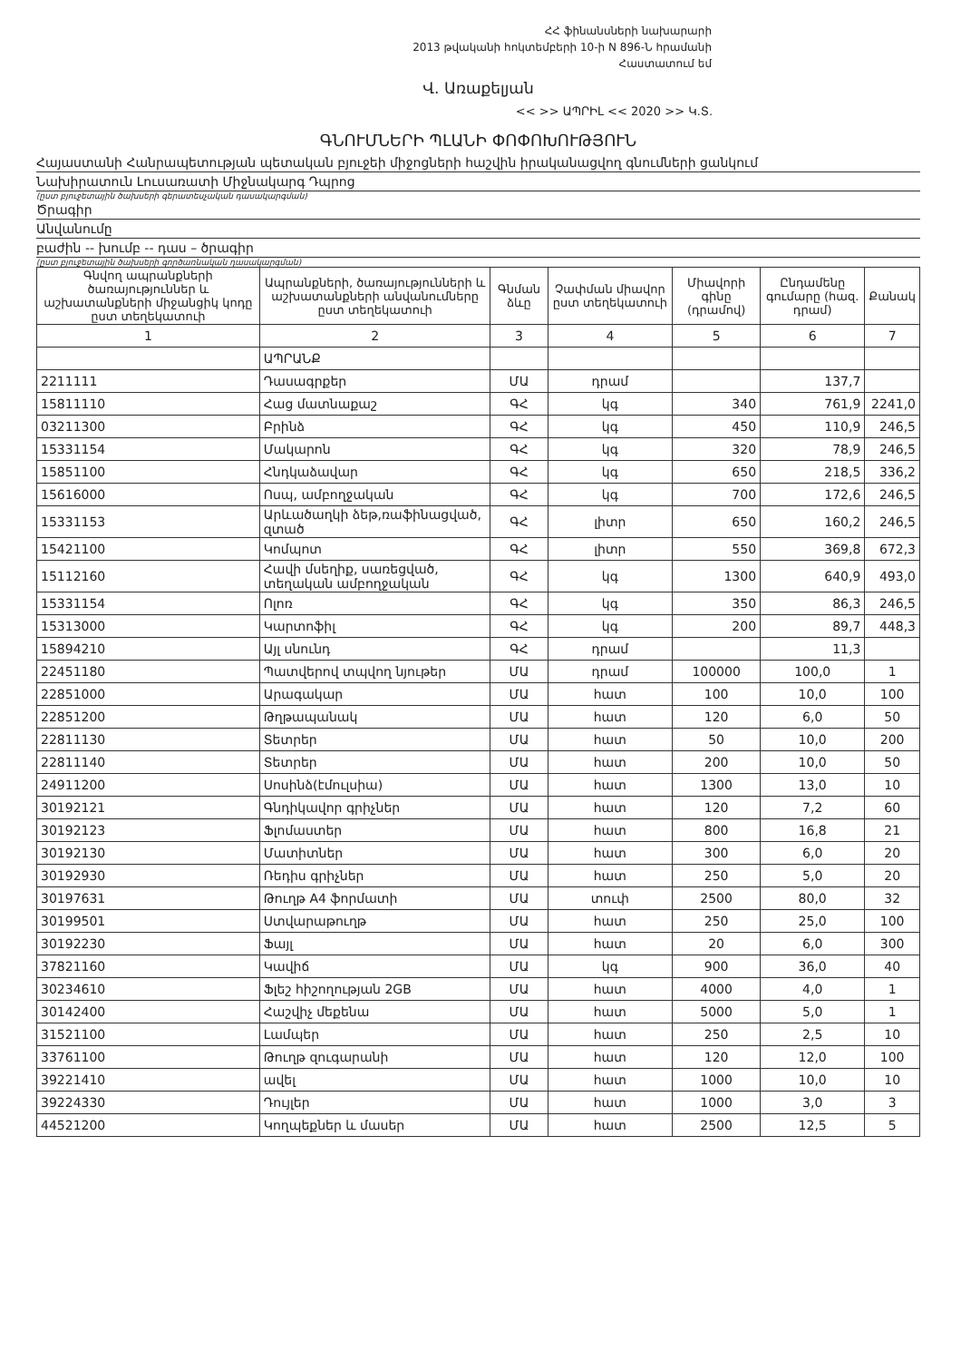ՀՀ ֆինանսների նախարարի
2013 թվականի հոկտեմբերի 10-ի N 896-Ն հրամանի
Հաստատում եմ
Վ. Առաքելյան
<< >> ԱՊՐԻԼ << 2020 >> Կ.Տ.
ԳՆՈՒՄՆԵՐԻ ՊԼԱՆԻ ՓՈՓՈԽՈՒԹՅՈՒՆ
Հայաստանի Հանրապետության պետական բյուջեի միջոցների հաշվին իրականացվող գնումների ցանկում
Նախիրատուն Լուսառատի Միջնակարգ Դպրոց
(ըստ բյուջետային ծախսերի գերատեսչական դասակարգման)
Ծրագիր
Անվանումը
բաժին -- խումբ -- դաս – ծրագիր
(ըստ բյուջետային ծախսերի գործառնական դասակարգման)
| Գնվող ապրանքների ծառայություններ և աշխատանքների միջանցիկ կոդը ըստ տեղեկատուի | Ապրանքների, ծառայությունների և աշխատանքների անվանումները ըստ տեղեկատուի | Գնման ձևը | Չափման միավոր ըստ տեղեկատուի | Միավորի գինը (դրամով) | Ընդամենը գումարը (հազ. դրամ) | Քանակ |
| --- | --- | --- | --- | --- | --- | --- |
| 1 | 2 | 3 | 4 | 5 | 6 | 7 |
| | ԱՊՐԱՆՔ | | | | | |
| 2211111 | Դասագրքեր | ՄԱ | դրամ | | 137,7 | |
| 15811110 | Հաց մատնաքաշ | ԳՀ | կգ | 340 | 761,9 | 2241,0 |
| 03211300 | Բրինձ | ԳՀ | կգ | 450 | 110,9 | 246,5 |
| 15331154 | Մակարոն | ԳՀ | կգ | 320 | 78,9 | 246,5 |
| 15851100 | Հնդկաձավար | ԳՀ | կգ | 650 | 218,5 | 336,2 |
| 15616000 | Ոսպ, ամբողջական | ԳՀ | կգ | 700 | 172,6 | 246,5 |
| 15331153 | Արևածաղկի ձեթ,ռաֆինացված, զտած | ԳՀ | լիտր | 650 | 160,2 | 246,5 |
| 15421100 | Կոմպոտ | ԳՀ | լիտր | 550 | 369,8 | 672,3 |
| 15112160 | Հավի մսեղիք, սառեցված, տեղական ամբողջական | ԳՀ | կգ | 1300 | 640,9 | 493,0 |
| 15331154 | Ոլոռ | ԳՀ | կգ | 350 | 86,3 | 246,5 |
| 15313000 | Կարտոֆիլ | ԳՀ | կգ | 200 | 89,7 | 448,3 |
| 15894210 | Այլ սնունդ | ԳՀ | դրամ | | 11,3 | |
| 22451180 | Պատվերով տպվող նյութեր | ՄԱ | դրամ | 100000 | 100,0 | 1 |
| 22851000 | Արագակար | ՄԱ | հատ | 100 | 10,0 | 100 |
| 22851200 | Թղթապանակ | ՄԱ | հատ | 120 | 6,0 | 50 |
| 22811130 | Տետրեր | ՄԱ | հատ | 50 | 10,0 | 200 |
| 22811140 | Տետրեր | ՄԱ | հատ | 200 | 10,0 | 50 |
| 24911200 | Սոսինձ(էմուլսիա) | ՄԱ | հատ | 1300 | 13,0 | 10 |
| 30192121 | Գնդիկավոր գրիչներ | ՄԱ | հատ | 120 | 7,2 | 60 |
| 30192123 | Ֆլոմաստեր | ՄԱ | հատ | 800 | 16,8 | 21 |
| 30192130 | Մատիտներ | ՄԱ | հատ | 300 | 6,0 | 20 |
| 30192930 | Ռեդիս գրիչներ | ՄԱ | հատ | 250 | 5,0 | 20 |
| 30197631 | Թուղթ A4 ֆորմատի | ՄԱ | տուփ | 2500 | 80,0 | 32 |
| 30199501 | Ստվարաթուղթ | ՄԱ | հատ | 250 | 25,0 | 100 |
| 30192230 | Ֆայլ | ՄԱ | հատ | 20 | 6,0 | 300 |
| 37821160 | Կավիճ | ՄԱ | կգ | 900 | 36,0 | 40 |
| 30234610 | Ֆլեշ հիշողության 2GB | ՄԱ | հատ | 4000 | 4,0 | 1 |
| 30142400 | Հաշվիչ մեքենա | ՄԱ | հատ | 5000 | 5,0 | 1 |
| 31521100 | Լամպեր | ՄԱ | հատ | 250 | 2,5 | 10 |
| 33761100 | Թուղթ զուգարանի | ՄԱ | հատ | 120 | 12,0 | 100 |
| 39221410 | ավել | ՄԱ | հատ | 1000 | 10,0 | 10 |
| 39224330 | Դույլեր | ՄԱ | հատ | 1000 | 3,0 | 3 |
| 44521200 | Կողպեքներ և մասեր | ՄԱ | հատ | 2500 | 12,5 | 5 |